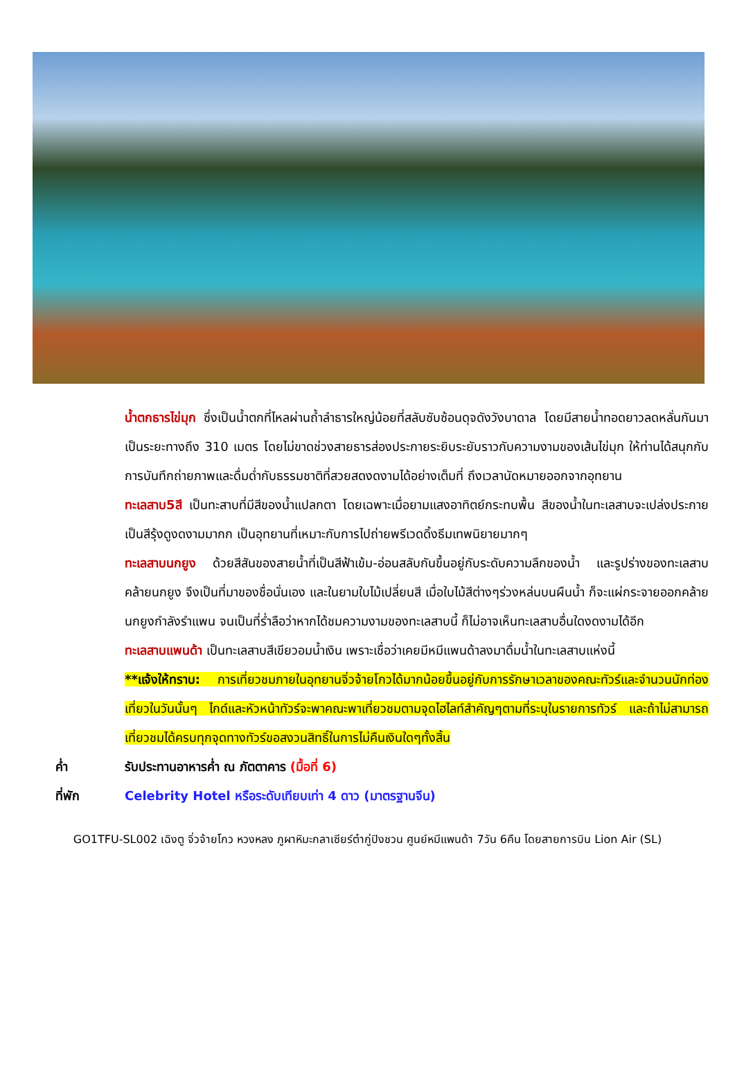น้ำตกธารไข่มุก ซึ่งเป็นน้ำตกที่ไหลผ่านถ้ำลำธารใหญ่น้อยที่สลับซับซ้อนดุจดังวังบาดาล โดยมีสายน้ำทอดยาวลดหลั่นกันมาเป็นระยะทางถึง 310 เมตร โดยไม่ขาดช่วงสายธารส่องประกายระยิบระยับราวกับความงามของเส้นไข่มุก ให้ท่านได้สนุกกับการบันทึกถ่ายภาพและดื่มด่ำกับธรรมชาติที่สวยสดงดงามได้อย่างเต็มที่ ถึงเวลานัดหมายออกจากอุทยาน
ทะเลสาบ5สี เป็นทะสาบที่มีสีของน้ำแปลกตา โดยเฉพาะเมื่อยามแสงอาทิตย์กระทบพื้น สีของน้ำในทะเลสาบจะเปล่งประกายเป็นสีรุ้งดูงดงามมากก เป็นอุทยานที่เหมาะกับการไปถ่ายพรีเวดดิ้งธีมเทพนิยายมากๆ
ทะเลสาบนกยูง ด้วยสีสันของสายน้ำที่เป็นสีฟ้าเข้ม-อ่อนสลับกันขึ้นอยู่กับระดับความลึกของน้ำ และรูปร่างของทะเลสาบคล้ายนกยูง จึงเป็นที่มาของชื่อนั่นเอง และในยามใบไม้เปลี่ยนสี เมื่อใบไม้สีต่างๆร่วงหล่นบนผืนน้ำ ก็จะแผ่กระจายออกคล้ายนกยูงกำลังรำแพน จนเป็นที่ร่ำลือว่าหากได้ชมความงามของทะเลสาบนี้ ก็ไม่อาจเห็นทะเลสาบอื่นใดงดงามได้อีก
ทะเลสาบแพนด้า เป็นทะเลสาบสีเขียวอมน้ำเงิน เพราะเชื่อว่าเคยมีหมีแพนด้าลงมาดื่มน้ำในทะเลสาบแห่งนี้
**แจ้งให้ทราบ: การเที่ยวชมภายในอุทยานจิ่วจ้ายโกวได้มากน้อยขึ้นอยู่กับการรักษาเวลาของคณะทัวร์และจำนวนนักท่องเที่ยวในวันนั้นๆ ไกด์และหัวหน้าทัวร์จะพาคณะพาเที่ยวชมตามจุดไฮไลท์สำคัญๆตามที่ระบุในรายการทัวร์ และถ้าไม่สามารถเที่ยวชมได้ครบทุกจุดทางทัวร์ขอสงวนสิทธิ์ในการไม่คืนเงินใดๆทั้งสิ้น
ค่ำ รับประทานอาหารค่ำ ณ ภัตตาคาร (มื้อที่ 6)
ที่พัก Celebrity Hotel หรือระดับเทียบเท่า 4 ดาว (มาตรฐานจีน)
GO1TFU-SL002 เฉิงตู จิ่วจ้ายโกว หวงหลง ภูผาหิมะกลาเซียร์ต๋ากู่ปิงชวน ศูนย์หมีแพนด้า 7วัน 6คืน โดยสายการบิน Lion Air (SL)